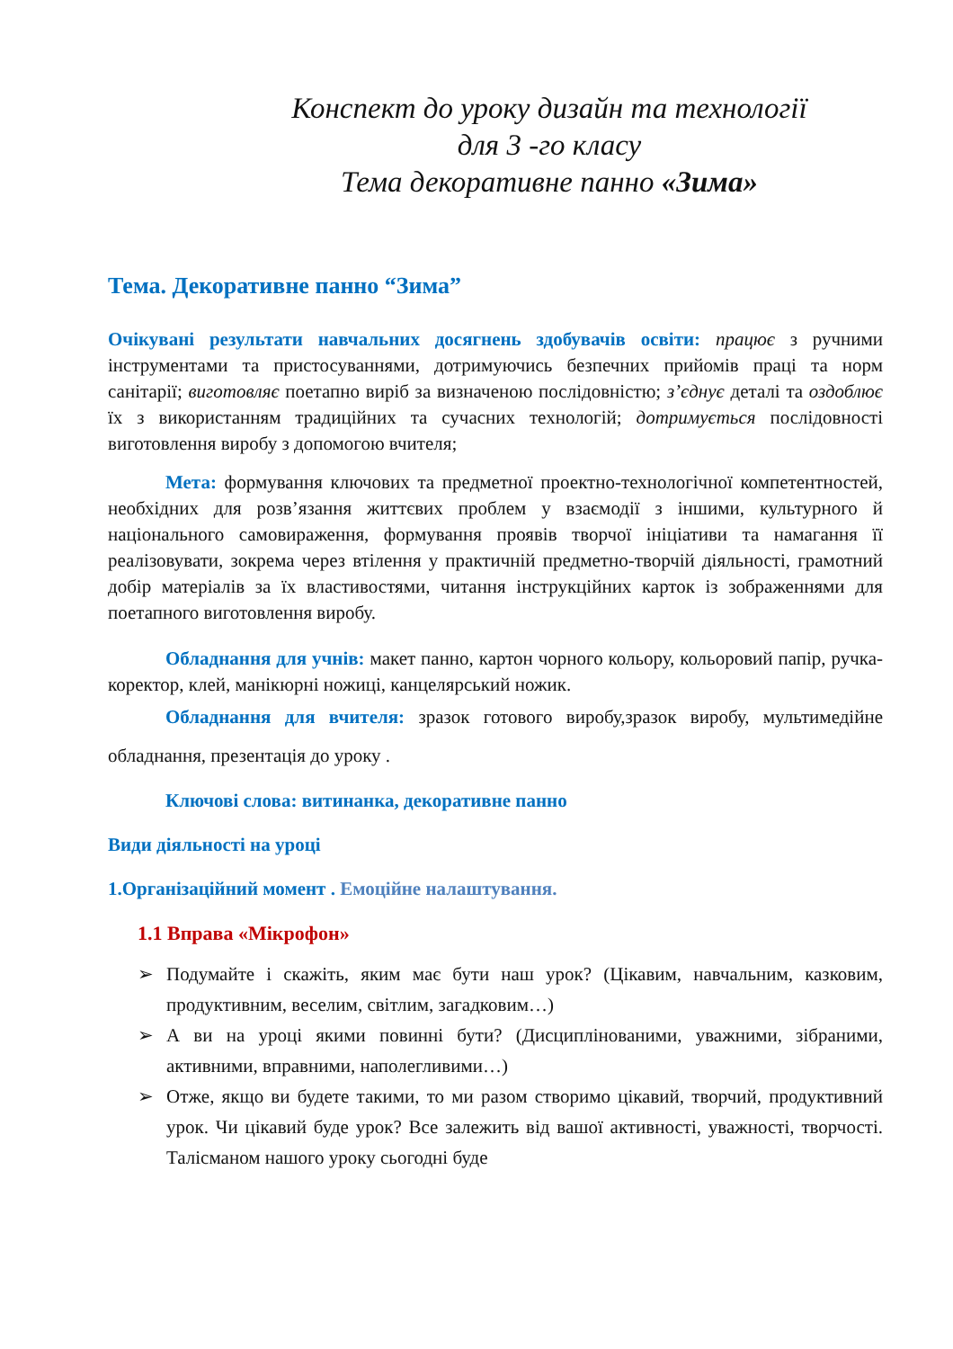Конспект до уроку дизайн та технології
для 3 -го класу
Тема декоративне панно «Зима»
Тема. Декоративне панно “Зима”
Очікувані результати навчальних досягнень здобувачів освіти: працює з ручними інструментами та пристосуваннями, дотримуючись безпечних прийомів праці та норм санітарії; виготовляє поетапно виріб за визначеною послідовністю; з’єднує деталі та оздоблює їх з використанням традиційних та сучасних технологій; дотримується послідовності виготовлення виробу з допомогою вчителя;
Мета: формування ключових та предметної проектно-технологічної компетентностей, необхідних для розв’язання життєвих проблем у взаємодії з іншими, культурного й національного самовираження, формування проявів творчої ініціативи та намагання її реалізовувати, зокрема через втілення у практичній предметно-творчій діяльності, грамотний добір матеріалів за їх властивостями, читання інструкційних карток із зображеннями для поетапного виготовлення виробу.
Обладнання для учнів: макет панно, картон чорного кольору, кольоровий папір, ручка-коректор, клей, манікюрні ножиці, канцелярський ножик.
Обладнання для вчителя: зразок готового виробу,зразок виробу, мультимедійне обладнання, презентація до уроку .
Ключові слова: витинанка, декоративне панно
Види діяльності на уроці
1.Організаційний момент . Емоційне налаштування.
1.1 Вправа «Мікрофон»
➢ Подумайте і скажіть, яким має бути наш урок? (Цікавим, навчальним, казковим, продуктивним, веселим, світлим, загадковим…)
➢ А ви на уроці якими повинні бути? (Дисциплінованими, уважними, зібраними, активними, вправними, наполегливими…)
➢ Отже, якщо ви будете такими, то ми разом створимо цікавий, творчий, продуктивний урок. Чи цікавий буде урок? Все залежить від вашої активності, уважності, творчості. Талісманом нашого уроку сьогодні буде